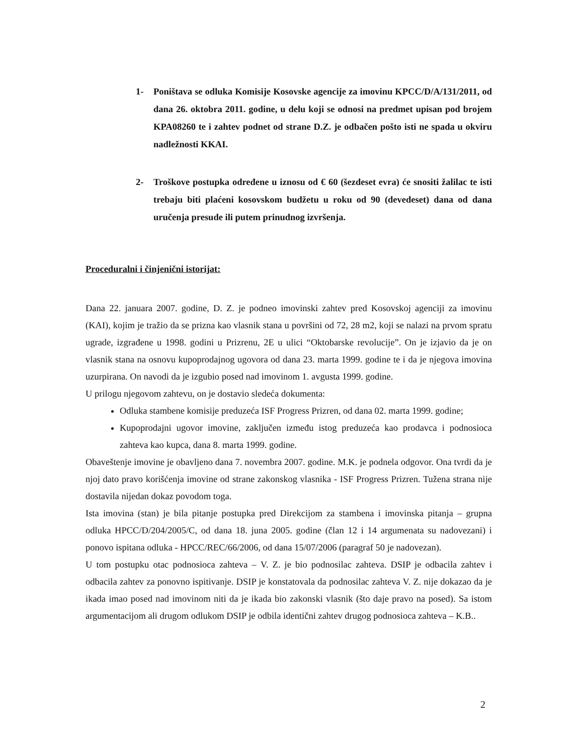1- Poništava se odluka Komisije Kosovske agencije za imovinu KPCC/D/A/131/2011, od dana 26. oktobra 2011. godine, u delu koji se odnosi na predmet upisan pod brojem KPA08260 te i zahtev podnet od strane D.Z. je odbačen pošto isti ne spada u okviru nadležnosti KKAI.
2- Troškove postupka određene u iznosu od € 60 (šezdeset evra) će snositi žalilac te isti trebaju biti plaćeni kosovskom budžetu u roku od 90 (devedeset) dana od dana uručenja presude ili putem prinudnog izvršenja.
Proceduralni i činjenični istorijat:
Dana 22. januara 2007. godine, D. Z. je podneo imovinski zahtev pred Kosovskoj agenciji za imovinu (KAI), kojim je tražio da se prizna kao vlasnik stana u površini od 72, 28 m2, koji se nalazi na prvom spratu ugrade, izgrađene u 1998. godini u Prizrenu, 2E u ulici “Oktobarske revolucije”. On je izjavio da je on vlasnik stana na osnovu kupoprodajnog ugovora od dana 23. marta 1999. godine te i da je njegova imovina uzurpirana. On navodi da je izgubio posed nad imovinom 1. avgusta 1999. godine.
U prilogu njegovom zahtevu, on je dostavio sledeća dokumenta:
Odluka stambene komisije preduzeća ISF Progress Prizren, od dana 02. marta 1999. godine;
Kupoprodajni ugovor imovine, zaključen između istog preduzeća kao prodavca i podnosioca zahteva kao kupca, dana 8. marta 1999. godine.
Obaveštenje imovine je obavljeno dana 7. novembra 2007. godine. M.K. je podnela odgovor. Ona tvrdi da je njoj dato pravo korišćenja imovine od strane zakonskog vlasnika - ISF Progress Prizren. Tužena strana nije dostavila nijedan dokaz povodom toga.
Ista imovina (stan) je bila pitanje postupka pred Direkcijom za stambena i imovinska pitanja – grupna odluka HPCC/D/204/2005/C, od dana 18. juna 2005. godine (član 12 i 14 argumenata su nadovezani) i ponovo ispitana odluka - HPCC/REC/66/2006, od dana 15/07/2006 (paragraf 50 je nadovezan).
U tom postupku otac podnosioca zahteva – V. Z. je bio podnosilac zahteva. DSIP je odbacila zahtev i odbacila zahtev za ponovno ispitivanje. DSIP je konstatovala da podnosilac zahteva V. Z. nije dokazao da je ikada imao posed nad imovinom niti da je ikada bio zakonski vlasnik (što daje pravo na posed). Sa istom argumentacijom ali drugom odlukom DSIP je odbila identični zahtev drugog podnosioca zahteva – K.B..
2